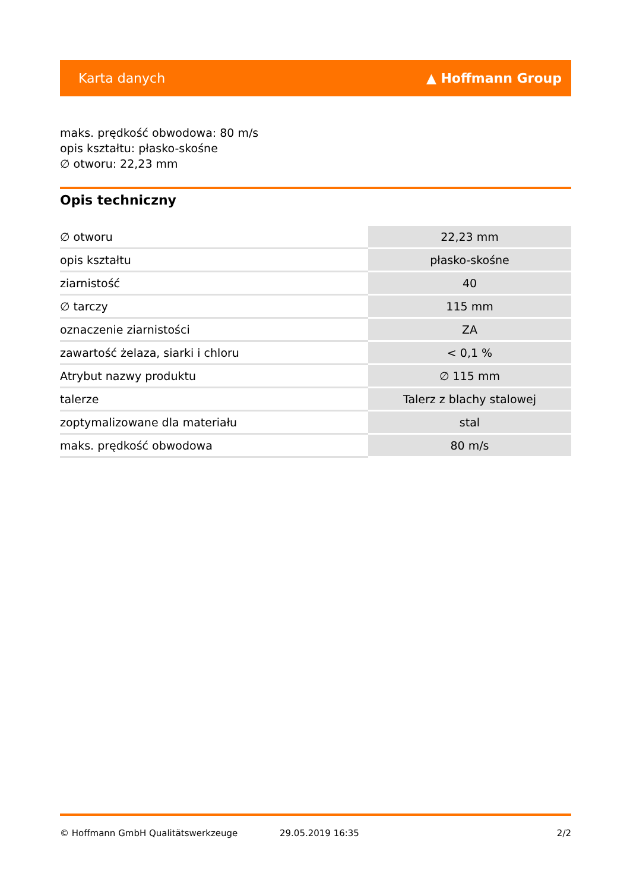Karta danych ▲ Hoffmann Group
maks. prędkość obwodowa: 80 m/s
opis kształtu: płasko-skośne
∅ otworu: 22,23 mm
Opis techniczny
| ∅ otworu | 22,23 mm |
| opis kształtu | płasko-skośne |
| ziarnistość | 40 |
| ∅ tarczy | 115 mm |
| oznaczenie ziarnistości | ZA |
| zawartość żelaza, siarki i chloru | < 0,1 % |
| Atrybut nazwy produktu | ∅ 115 mm |
| talerze | Talerz z blachy stalowej |
| zoptymalizowane dla materiału | stal |
| maks. prędkość obwodowa | 80 m/s |
© Hoffmann GmbH Qualitätswerkzeuge 29.05.2019 16:35 2/2